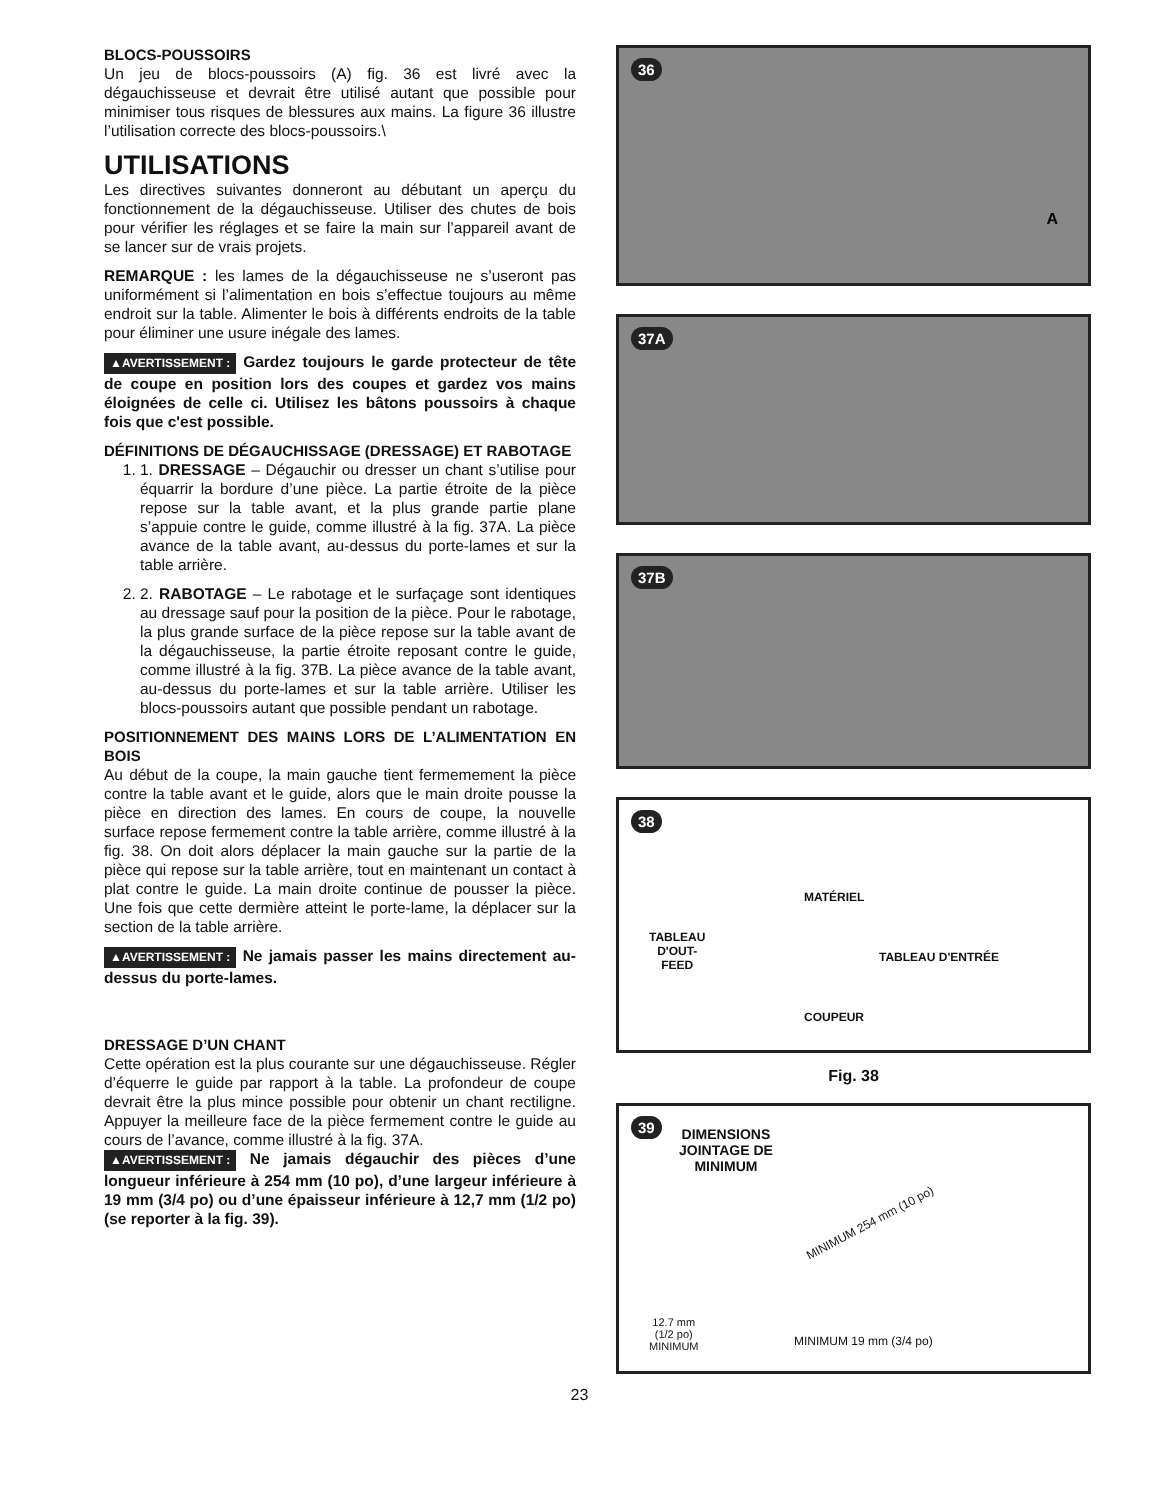BLOCS-POUSSOIRS
Un jeu de blocs-poussoirs (A) fig. 36 est livré avec la dégauchisseuse et devrait être utilisé autant que possible pour minimiser tous risques de blessures aux mains. La figure 36 illustre l’utilisation correcte des blocs-poussoirs.\
UTILISATIONS
Les directives suivantes donneront au débutant un aperçu du fonctionnement de la dégauchisseuse. Utiliser des chutes de bois pour vérifier les réglages et se faire la main sur l’appareil avant de se lancer sur de vrais projets.
REMARQUE : les lames de la dégauchisseuse ne s’useront pas uniformément si l’alimentation en bois s’effectue toujours au même endroit sur la table. Alimenter le bois à différents endroits de la table pour éliminer une usure inégale des lames.
▲AVERTISSEMENT : Gardez toujours le garde protecteur de tête de coupe en position lors des coupes et gardez vos mains éloignées de celle ci. Utilisez les bâtons poussoirs à chaque fois que c'est possible.
DÉFINITIONS DE DÉGAUCHISSAGE (DRESSAGE) ET RABOTAGE
1. 1. DRESSAGE – Dégauchir ou dresser un chant s’utilise pour équarrir la bordure d’une pièce. La partie étroite de la pièce repose sur la table avant, et la plus grande partie plane s’appuie contre le guide, comme illustré à la fig. 37A. La pièce avance de la table avant, au-dessus du porte-lames et sur la table arrière.
2. 2. RABOTAGE – Le rabotage et le surfaçage sont identiques au dressage sauf pour la position de la pièce. Pour le rabotage, la plus grande surface de la pièce repose sur la table avant de la dégauchisseuse, la partie étroite reposant contre le guide, comme illustré à la fig. 37B. La pièce avance de la table avant, au-dessus du porte-lames et sur la table arrière. Utiliser les blocs-poussoirs autant que possible pendant un rabotage.
POSITIONNEMENT DES MAINS LORS DE L’ALIMENTATION EN BOIS
Au début de la coupe, la main gauche tient fermemement la pièce contre la table avant et le guide, alors que le main droite pousse la pièce en direction des lames. En cours de coupe, la nouvelle surface repose fermement contre la table arrière, comme illustré à la fig. 38. On doit alors déplacer la main gauche sur la partie de la pièce qui repose sur la table arrière, tout en maintenant un contact à plat contre le guide. La main droite continue de pousser la pièce. Une fois que cette dermière atteint le porte-lame, la déplacer sur la section de la table arrière.
▲AVERTISSEMENT : Ne jamais passer les mains directement au-dessus du porte-lames.
DRESSAGE D’UN CHANT
Cette opération est la plus courante sur une dégauchisseuse. Régler d’équerre le guide par rapport à la table. La profondeur de coupe devrait être la plus mince possible pour obtenir un chant rectiligne. Appuyer la meilleure face de la pièce fermement contre le guide au cours de l’avance, comme illustré à la fig. 37A.
▲AVERTISSEMENT : Ne jamais dégauchir des pièces d’une longueur inférieure à 254 mm (10 po), d’une largeur inférieure à 19 mm (3/4 po) ou d’une épaisseur inférieure à 12,7 mm (1/2 po) (se reporter à la fig. 39).
36
A
37A
37B
38
MATÉRIEL
TABLEAU
D'OUT-
FEED
TABLEAU D'ENTRÉE
COUPEUR
Fig. 38
39
DIMENSIONS
JOINTAGE DE
MINIMUM
MINIMUM 254 mm (10 po)
12.7 mm
(1/2 po)
MINIMUM
MINIMUM 19 mm (3/4 po)
23